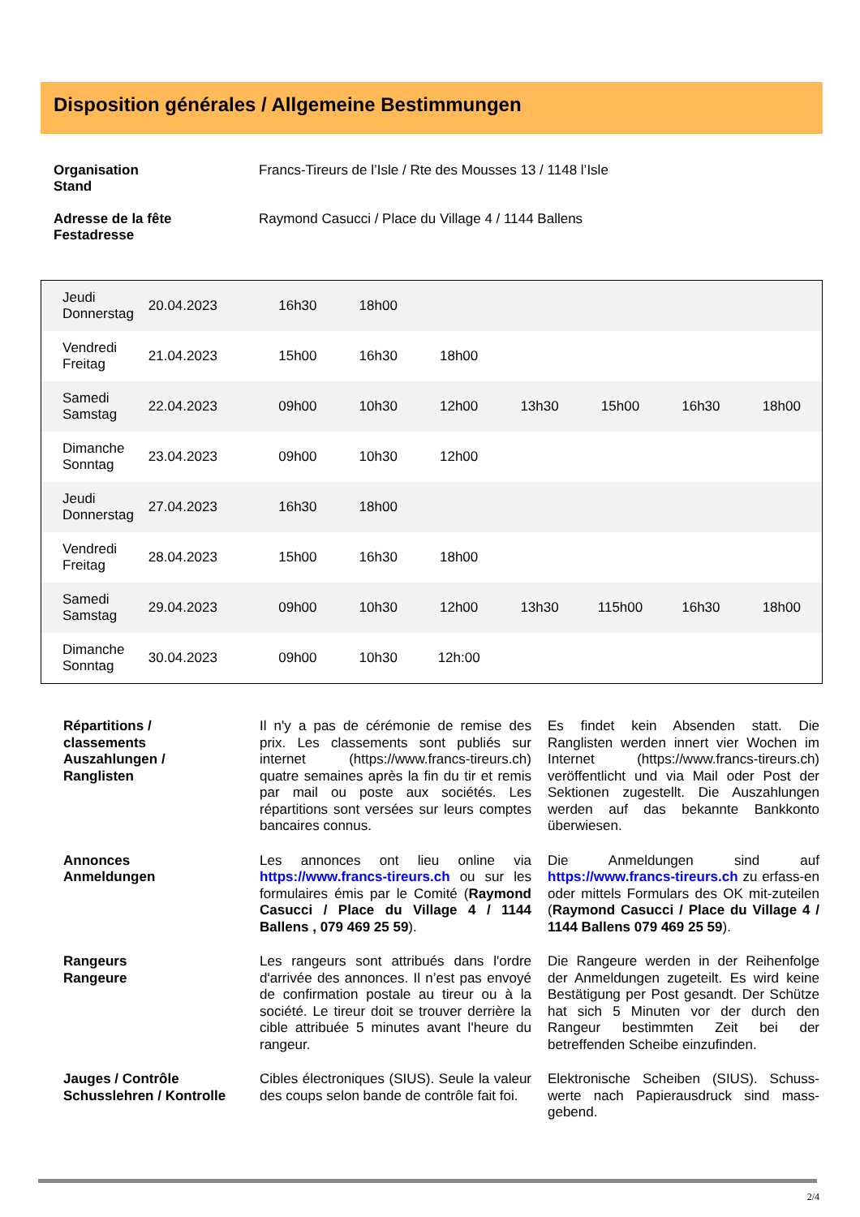Disposition générales / Allgemeine Bestimmungen
| Organisation Stand | Francs-Tireurs de l’Isle / Rte des Mousses 13 / 1148 l’Isle |
| Adresse de la fête Festadresse | Raymond Casucci / Place du Village 4 / 1144 Ballens |
| Jeudi Donnerstag | 20.04.2023 | 16h30 | 18h00 | | | | | |
| Vendredi Freitag | 21.04.2023 | 15h00 | 16h30 | 18h00 | | | | |
| Samedi Samstag | 22.04.2023 | 09h00 | 10h30 | 12h00 | 13h30 | 15h00 | 16h30 | 18h00 |
| Dimanche Sonntag | 23.04.2023 | 09h00 | 10h30 | 12h00 | | | | |
| Jeudi Donnerstag | 27.04.2023 | 16h30 | 18h00 | | | | | |
| Vendredi Freitag | 28.04.2023 | 15h00 | 16h30 | 18h00 | | | | |
| Samedi Samstag | 29.04.2023 | 09h00 | 10h30 | 12h00 | 13h30 | 115h00 | 16h30 | 18h00 |
| Dimanche Sonntag | 30.04.2023 | 09h00 | 10h30 | 12h:00 | | | | |
| Répartitions / classements Auszahlungen / Ranglisten | Il n'y a pas de cérémonie de remise des prix. Les classements sont publiés sur internet (https://www.francs-tireurs.ch) quatre semaines après la fin du tir et remis par mail ou poste aux sociétés. Les répartitions sont versées sur leurs comptes bancaires connus. | | Es findet kein Absenden statt. Die Ranglisten werden innert vier Wochen im Internet (https://www.francs-tireurs.ch) veröffentlicht und via Mail oder Post der Sektionen zugestellt. Die Auszahlungen werden auf das bekannte Bankkonto überwiesen. |
| Annonces Anmeldungen | Les annonces ont lieu online via https://www.francs-tireurs.ch ou sur les formulaires émis par le Comité ( Raymond Casucci / Place du Village 4 / 1144 Ballens , 079 469 25 59 ). | | Die Anmeldungen sind auf https://www.francs-tireurs.ch zu erfass-en oder mittels Formulars des OK mit-zuteilen ( Raymond Casucci / Place du Village 4 / 1144 Ballens 079 469 25 59 ). |
| Rangeurs Rangeure | Les rangeurs sont attribués dans l'ordre d'arrivée des annonces. Il n’est pas envoyé de confirmation postale au tireur ou à la société. Le tireur doit se trouver derrière la cible attribuée 5 minutes avant l'heure du rangeur. | | Die Rangeure werden in der Reihenfolge der Anmeldungen zugeteilt. Es wird keine Bestätigung per Post gesandt. Der Schütze hat sich 5 Minuten vor der durch den Rangeur bestimmten Zeit bei der betreffenden Scheibe einzufinden. |
| Jauges / Contrôle Schusslehren / Kontrolle | Cibles électroniques (SIUS). Seule la valeur des coups selon bande de contrôle fait foi. | | Elektronische Scheiben (SIUS). Schuss-werte nach Papierausdruck sind mass-gebend. |
2/4